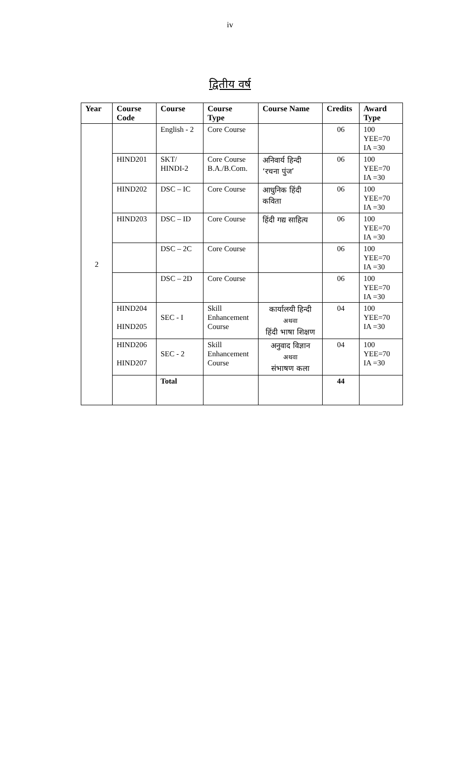iv
द्वितीय वर्ष
| Year | Course Code | Course | Course Type | Course Name | Credits | Award Type |
| --- | --- | --- | --- | --- | --- | --- |
| 2 | | English - 2 | Core Course | | 06 | 100 YEE=70 IA =30 |
| | HIND201 | SKT/ HINDI-2 | Core Course B.A./B.Com. | अनिवार्य हिन्दी ‘रचना पुंज’ | 06 | 100 YEE=70 IA =30 |
| | HIND202 | DSC – IC | Core Course | आधुनिक हिंदी कविता | 06 | 100 YEE=70 IA =30 |
| | HIND203 | DSC – ID | Core Course | हिंदी गद्य साहित्य | 06 | 100 YEE=70 IA =30 |
| | | DSC – 2C | Core Course | | 06 | 100 YEE=70 IA =30 |
| | | DSC – 2D | Core Course | | 06 | 100 YEE=70 IA =30 |
| | HIND204 HIND205 | SEC - I | Skill Enhancement Course | कार्यालयी हिन्दी अथवा हिंदी भाषा शिक्षण | 04 | 100 YEE=70 IA =30 |
| | HIND206 HIND207 | SEC - 2 | Skill Enhancement Course | अनुवाद विज्ञान अथवा संभाषण कला | 04 | 100 YEE=70 IA =30 |
| | | Total | | | 44 | |